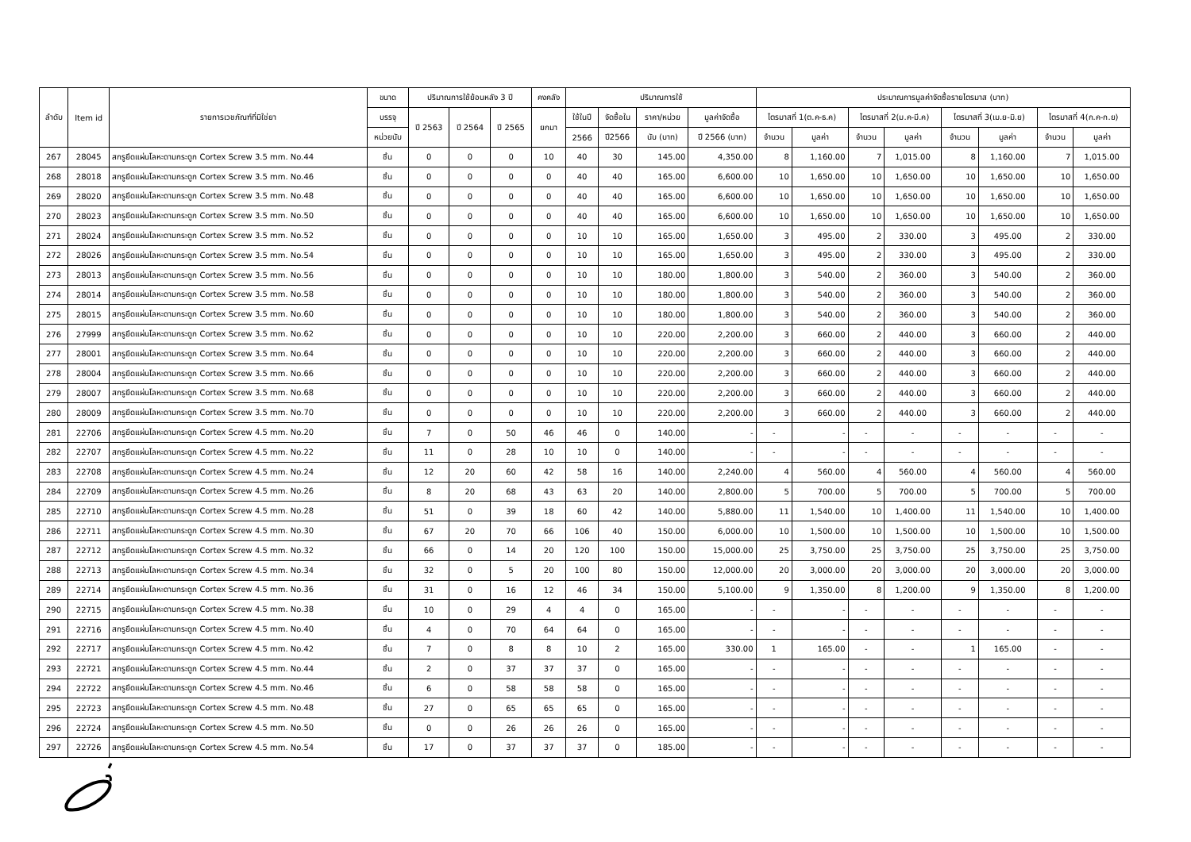| ลำดับ | Item id | รายการเวชภัณฑ์ที่มิใช่ยา | ขนาด | ปริมาณการใช้ย้อนหลัง 3 ปี | | | คงคลัง | ปริมาณการใช้ | | | | ประมาณการมูลค่าจัดซื้อรายไตรมาส (บาท) | | | | | | | |
| --- | --- | --- | --- | --- | --- | --- | --- | --- | --- | --- | --- | --- | --- | --- | --- | --- | --- | --- | --- |
| | | | บรรจุ | ปี 2563 | ปี 2564 | ปี 2565 | ยกมา | ใช้ในปี | จัดซื้อใน | ราคา/หน่วย | มูลค่าจัดซื้อ | ไตรมาสที่ 1(ต.ค-ธ.ค) | | ไตรมาสที่ 2(ม.ค-มี.ค) | | ไตรมาสที่ 3(เม.ย-มิ.ย) | | ไตรมาสที่ 4(ก.ค-ก.ย) | |
| | | | หน่วยนับ | | | | | 2566 | ปี2566 | นับ (บาท) | ปี 2566 (บาท) | จำนวน | มูลค่า | จำนวน | มูลค่า | จำนวน | มูลค่า | จำนวน | มูลค่า |
| 267 | 28045 | สกรูยึดแผ่นโลหะดามกระดูก Cortex Screw 3.5 mm. No.44 | ชิ้น | 0 | 0 | 0 | 10 | 40 | 30 | 145.00 | 4,350.00 | 8 | 1,160.00 | 7 | 1,015.00 | 8 | 1,160.00 | 7 | 1,015.00 |
| 268 | 28018 | สกรูยึดแผ่นโลหะดามกระดูก Cortex Screw 3.5 mm. No.46 | ชิ้น | 0 | 0 | 0 | 0 | 40 | 40 | 165.00 | 6,600.00 | 10 | 1,650.00 | 10 | 1,650.00 | 10 | 1,650.00 | 10 | 1,650.00 |
| 269 | 28020 | สกรูยึดแผ่นโลหะดามกระดูก Cortex Screw 3.5 mm. No.48 | ชิ้น | 0 | 0 | 0 | 0 | 40 | 40 | 165.00 | 6,600.00 | 10 | 1,650.00 | 10 | 1,650.00 | 10 | 1,650.00 | 10 | 1,650.00 |
| 270 | 28023 | สกรูยึดแผ่นโลหะดามกระดูก Cortex Screw 3.5 mm. No.50 | ชิ้น | 0 | 0 | 0 | 0 | 40 | 40 | 165.00 | 6,600.00 | 10 | 1,650.00 | 10 | 1,650.00 | 10 | 1,650.00 | 10 | 1,650.00 |
| 271 | 28024 | สกรูยึดแผ่นโลหะดามกระดูก Cortex Screw 3.5 mm. No.52 | ชิ้น | 0 | 0 | 0 | 0 | 10 | 10 | 165.00 | 1,650.00 | 3 | 495.00 | 2 | 330.00 | 3 | 495.00 | 2 | 330.00 |
| 272 | 28026 | สกรูยึดแผ่นโลหะดามกระดูก Cortex Screw 3.5 mm. No.54 | ชิ้น | 0 | 0 | 0 | 0 | 10 | 10 | 165.00 | 1,650.00 | 3 | 495.00 | 2 | 330.00 | 3 | 495.00 | 2 | 330.00 |
| 273 | 28013 | สกรูยึดแผ่นโลหะดามกระดูก Cortex Screw 3.5 mm. No.56 | ชิ้น | 0 | 0 | 0 | 0 | 10 | 10 | 180.00 | 1,800.00 | 3 | 540.00 | 2 | 360.00 | 3 | 540.00 | 2 | 360.00 |
| 274 | 28014 | สกรูยึดแผ่นโลหะดามกระดูก Cortex Screw 3.5 mm. No.58 | ชิ้น | 0 | 0 | 0 | 0 | 10 | 10 | 180.00 | 1,800.00 | 3 | 540.00 | 2 | 360.00 | 3 | 540.00 | 2 | 360.00 |
| 275 | 28015 | สกรูยึดแผ่นโลหะดามกระดูก Cortex Screw 3.5 mm. No.60 | ชิ้น | 0 | 0 | 0 | 0 | 10 | 10 | 180.00 | 1,800.00 | 3 | 540.00 | 2 | 360.00 | 3 | 540.00 | 2 | 360.00 |
| 276 | 27999 | สกรูยึดแผ่นโลหะดามกระดูก Cortex Screw 3.5 mm. No.62 | ชิ้น | 0 | 0 | 0 | 0 | 10 | 10 | 220.00 | 2,200.00 | 3 | 660.00 | 2 | 440.00 | 3 | 660.00 | 2 | 440.00 |
| 277 | 28001 | สกรูยึดแผ่นโลหะดามกระดูก Cortex Screw 3.5 mm. No.64 | ชิ้น | 0 | 0 | 0 | 0 | 10 | 10 | 220.00 | 2,200.00 | 3 | 660.00 | 2 | 440.00 | 3 | 660.00 | 2 | 440.00 |
| 278 | 28004 | สกรูยึดแผ่นโลหะดามกระดูก Cortex Screw 3.5 mm. No.66 | ชิ้น | 0 | 0 | 0 | 0 | 10 | 10 | 220.00 | 2,200.00 | 3 | 660.00 | 2 | 440.00 | 3 | 660.00 | 2 | 440.00 |
| 279 | 28007 | สกรูยึดแผ่นโลหะดามกระดูก Cortex Screw 3.5 mm. No.68 | ชิ้น | 0 | 0 | 0 | 0 | 10 | 10 | 220.00 | 2,200.00 | 3 | 660.00 | 2 | 440.00 | 3 | 660.00 | 2 | 440.00 |
| 280 | 28009 | สกรูยึดแผ่นโลหะดามกระดูก Cortex Screw 3.5 mm. No.70 | ชิ้น | 0 | 0 | 0 | 0 | 10 | 10 | 220.00 | 2,200.00 | 3 | 660.00 | 2 | 440.00 | 3 | 660.00 | 2 | 440.00 |
| 281 | 22706 | สกรูยึดแผ่นโลหะดามกระดูก Cortex Screw 4.5 mm. No.20 | ชิ้น | 7 | 0 | 50 | 46 | 46 | 0 | 140.00 | - | - | - | - | - | - | - | - | - |
| 282 | 22707 | สกรูยึดแผ่นโลหะดามกระดูก Cortex Screw 4.5 mm. No.22 | ชิ้น | 11 | 0 | 28 | 10 | 10 | 0 | 140.00 | - | - | - | - | - | - | - | - | - |
| 283 | 22708 | สกรูยึดแผ่นโลหะดามกระดูก Cortex Screw 4.5 mm. No.24 | ชิ้น | 12 | 20 | 60 | 42 | 58 | 16 | 140.00 | 2,240.00 | 4 | 560.00 | 4 | 560.00 | 4 | 560.00 | 4 | 560.00 |
| 284 | 22709 | สกรูยึดแผ่นโลหะดามกระดูก Cortex Screw 4.5 mm. No.26 | ชิ้น | 8 | 20 | 68 | 43 | 63 | 20 | 140.00 | 2,800.00 | 5 | 700.00 | 5 | 700.00 | 5 | 700.00 | 5 | 700.00 |
| 285 | 22710 | สกรูยึดแผ่นโลหะดามกระดูก Cortex Screw 4.5 mm. No.28 | ชิ้น | 51 | 0 | 39 | 18 | 60 | 42 | 140.00 | 5,880.00 | 11 | 1,540.00 | 10 | 1,400.00 | 11 | 1,540.00 | 10 | 1,400.00 |
| 286 | 22711 | สกรูยึดแผ่นโลหะดามกระดูก Cortex Screw 4.5 mm. No.30 | ชิ้น | 67 | 20 | 70 | 66 | 106 | 40 | 150.00 | 6,000.00 | 10 | 1,500.00 | 10 | 1,500.00 | 10 | 1,500.00 | 10 | 1,500.00 |
| 287 | 22712 | สกรูยึดแผ่นโลหะดามกระดูก Cortex Screw 4.5 mm. No.32 | ชิ้น | 66 | 0 | 14 | 20 | 120 | 100 | 150.00 | 15,000.00 | 25 | 3,750.00 | 25 | 3,750.00 | 25 | 3,750.00 | 25 | 3,750.00 |
| 288 | 22713 | สกรูยึดแผ่นโลหะดามกระดูก Cortex Screw 4.5 mm. No.34 | ชิ้น | 32 | 0 | 5 | 20 | 100 | 80 | 150.00 | 12,000.00 | 20 | 3,000.00 | 20 | 3,000.00 | 20 | 3,000.00 | 20 | 3,000.00 |
| 289 | 22714 | สกรูยึดแผ่นโลหะดามกระดูก Cortex Screw 4.5 mm. No.36 | ชิ้น | 31 | 0 | 16 | 12 | 46 | 34 | 150.00 | 5,100.00 | 9 | 1,350.00 | 8 | 1,200.00 | 9 | 1,350.00 | 8 | 1,200.00 |
| 290 | 22715 | สกรูยึดแผ่นโลหะดามกระดูก Cortex Screw 4.5 mm. No.38 | ชิ้น | 10 | 0 | 29 | 4 | 4 | 0 | 165.00 | - | - | - | - | - | - | - | - | - |
| 291 | 22716 | สกรูยึดแผ่นโลหะดามกระดูก Cortex Screw 4.5 mm. No.40 | ชิ้น | 4 | 0 | 70 | 64 | 64 | 0 | 165.00 | - | - | - | - | - | - | - | - | - |
| 292 | 22717 | สกรูยึดแผ่นโลหะดามกระดูก Cortex Screw 4.5 mm. No.42 | ชิ้น | 7 | 0 | 8 | 8 | 10 | 2 | 165.00 | 330.00 | 1 | 165.00 | - | - | 1 | 165.00 | - | - |
| 293 | 22721 | สกรูยึดแผ่นโลหะดามกระดูก Cortex Screw 4.5 mm. No.44 | ชิ้น | 2 | 0 | 37 | 37 | 37 | 0 | 165.00 | - | - | - | - | - | - | - | - | - |
| 294 | 22722 | สกรูยึดแผ่นโลหะดามกระดูก Cortex Screw 4.5 mm. No.46 | ชิ้น | 6 | 0 | 58 | 58 | 58 | 0 | 165.00 | - | - | - | - | - | - | - | - | - |
| 295 | 22723 | สกรูยึดแผ่นโลหะดามกระดูก Cortex Screw 4.5 mm. No.48 | ชิ้น | 27 | 0 | 65 | 65 | 65 | 0 | 165.00 | - | - | - | - | - | - | - | - | - |
| 296 | 22724 | สกรูยึดแผ่นโลหะดามกระดูก Cortex Screw 4.5 mm. No.50 | ชิ้น | 0 | 0 | 26 | 26 | 26 | 0 | 165.00 | - | - | - | - | - | - | - | - | - |
| 297 | 22726 | สกรูยึดแผ่นโลหะดามกระดูก Cortex Screw 4.5 mm. No.54 | ชิ้น | 17 | 0 | 37 | 37 | 37 | 0 | 185.00 | - | - | - | - | - | - | - | - | - |